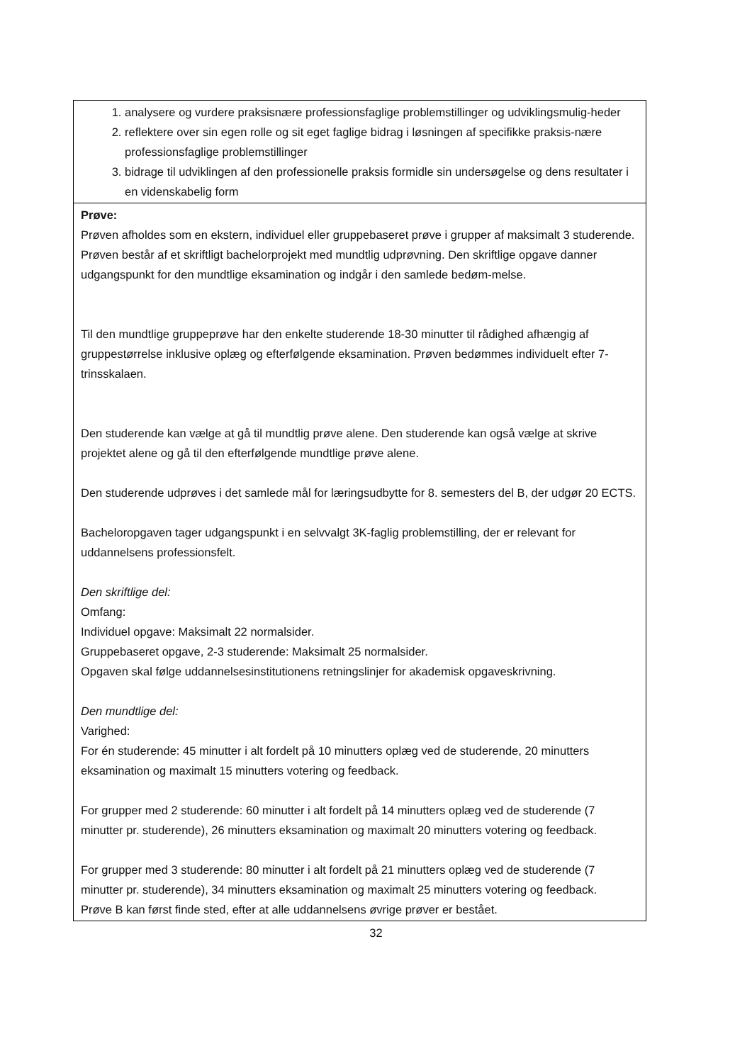| 1. analysere og vurdere praksisnære professionsfaglige problemstillinger og udviklingsmulig-heder 2. reflektere over sin egen rolle og sit eget faglige bidrag i løsningen af specifikke praksis-nære professionsfaglige problemstillinger 3. bidrage til udviklingen af den professionelle praksis formidle sin undersøgelse og dens resultater i en videnskabelig form |
| Prøve: Prøven afholdes som en ekstern, individuel eller gruppebaseret prøve i grupper af maksimalt 3 studerende. Prøven består af et skriftligt bachelorprojekt med mundtlig udprøvning. Den skriftlige opgave danner udgangspunkt for den mundtlige eksamination og indgår i den samlede bedøm-melse. Til den mundtlige gruppeprøve har den enkelte studerende 18-30 minutter til rådighed afhængig af gruppestørrelse inklusive oplæg og efterfølgende eksamination. Prøven bedømmes individuelt efter 7-trinsskalaen. Den studerende kan vælge at gå til mundtlig prøve alene. Den studerende kan også vælge at skrive projektet alene og gå til den efterfølgende mundtlige prøve alene. Den studerende udprøves i det samlede mål for læringsudbytte for 8. semesters del B, der udgør 20 ECTS. Bacheloropgaven tager udgangspunkt i en selvvalgt 3K-faglig problemstilling, der er relevant for uddannelsens professionsfelt. Den skriftlige del: Omfang: Individuel opgave: Maksimalt 22 normalsider. Gruppebaseret opgave, 2-3 studerende: Maksimalt 25 normalsider. Opgaven skal følge uddannelsesinstitutionens retningslinjer for akademisk opgaveskrivning. Den mundtlige del: Varighed: For én studerende: 45 minutter i alt fordelt på 10 minutters oplæg ved de studerende, 20 minutters eksamination og maximalt 15 minutters votering og feedback. For grupper med 2 studerende: 60 minutter i alt fordelt på 14 minutters oplæg ved de studerende (7 minutter pr. studerende), 26 minutters eksamination og maximalt 20 minutters votering og feedback. For grupper med 3 studerende: 80 minutter i alt fordelt på 21 minutters oplæg ved de studerende (7 minutter pr. studerende), 34 minutters eksamination og maximalt 25 minutters votering og feedback. Prøve B kan først finde sted, efter at alle uddannelsens øvrige prøver er bestået. |
32